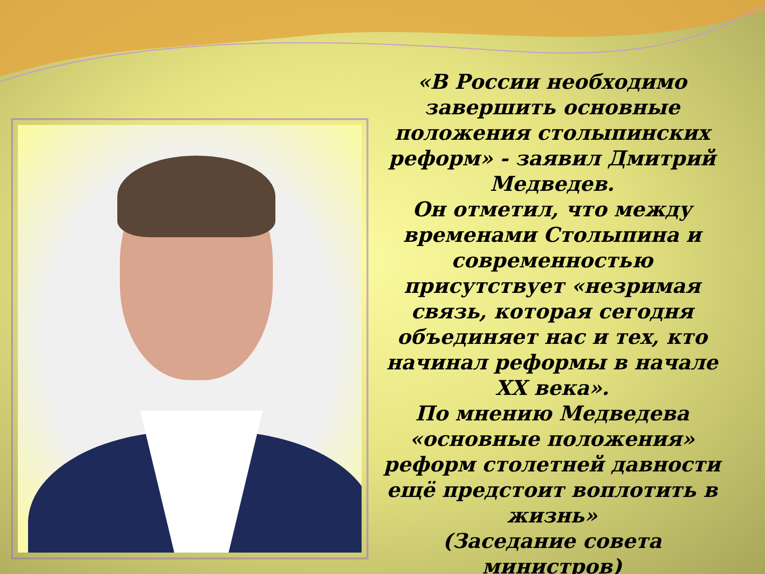«В России необходимо завершить основные положения столыпинских реформ» - заявил Дмитрий Медведев.
Он отметил, что между временами Столыпина и современностью присутствует «незримая связь, которая сегодня объединяет нас и тех, кто начинал реформы в начале XX века».
По мнению Медведева «основные положения» реформ столетней давности ещё предстоит воплотить в жизнь»
(Заседание совета министров)